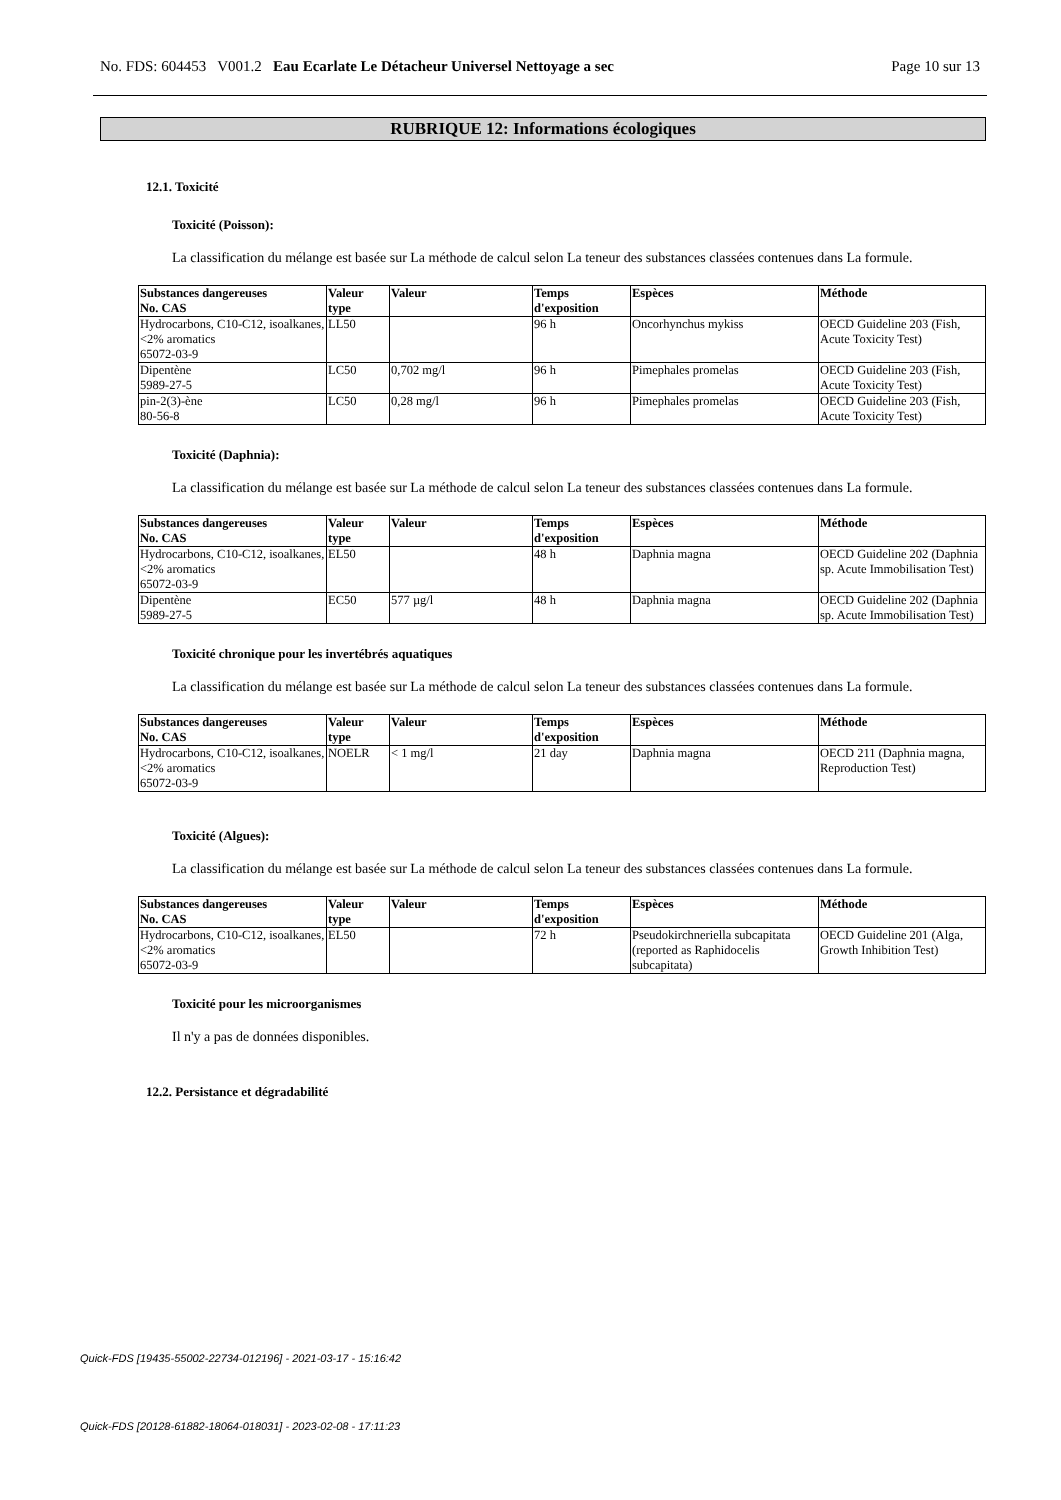No. FDS: 604453 V001.2 Eau Ecarlate Le Détacheur Universel Nettoyage a sec Page 10 sur 13
RUBRIQUE 12: Informations écologiques
12.1. Toxicité
Toxicité (Poisson):
La classification du mélange est basée sur La méthode de calcul selon La teneur des substances classées contenues dans La formule.
| Substances dangereuses No. CAS | Valeur type | Valeur | Temps d'exposition | Espèces | Méthode |
| --- | --- | --- | --- | --- | --- |
| Hydrocarbons, C10-C12, isoalkanes, <2% aromatics 65072-03-9 | LL50 | | 96 h | Oncorhynchus mykiss | OECD Guideline 203 (Fish, Acute Toxicity Test) |
| Dipentène 5989-27-5 | LC50 | 0,702 mg/l | 96 h | Pimephales promelas | OECD Guideline 203 (Fish, Acute Toxicity Test) |
| pin-2(3)-ène 80-56-8 | LC50 | 0,28 mg/l | 96 h | Pimephales promelas | OECD Guideline 203 (Fish, Acute Toxicity Test) |
Toxicité (Daphnia):
La classification du mélange est basée sur La méthode de calcul selon La teneur des substances classées contenues dans La formule.
| Substances dangereuses No. CAS | Valeur type | Valeur | Temps d'exposition | Espèces | Méthode |
| --- | --- | --- | --- | --- | --- |
| Hydrocarbons, C10-C12, isoalkanes, <2% aromatics 65072-03-9 | EL50 | | 48 h | Daphnia magna | OECD Guideline 202 (Daphnia sp. Acute Immobilisation Test) |
| Dipentène 5989-27-5 | EC50 | 577 µg/l | 48 h | Daphnia magna | OECD Guideline 202 (Daphnia sp. Acute Immobilisation Test) |
Toxicité chronique pour les invertébrés aquatiques
La classification du mélange est basée sur La méthode de calcul selon La teneur des substances classées contenues dans La formule.
| Substances dangereuses No. CAS | Valeur type | Valeur | Temps d'exposition | Espèces | Méthode |
| --- | --- | --- | --- | --- | --- |
| Hydrocarbons, C10-C12, isoalkanes, <2% aromatics 65072-03-9 | NOELR | < 1 mg/l | 21 day | Daphnia magna | OECD 211 (Daphnia magna, Reproduction Test) |
Toxicité (Algues):
La classification du mélange est basée sur La méthode de calcul selon La teneur des substances classées contenues dans La formule.
| Substances dangereuses No. CAS | Valeur type | Valeur | Temps d'exposition | Espèces | Méthode |
| --- | --- | --- | --- | --- | --- |
| Hydrocarbons, C10-C12, isoalkanes, <2% aromatics 65072-03-9 | EL50 | | 72 h | Pseudokirchneriella subcapitata (reported as Raphidocelis subcapitata) | OECD Guideline 201 (Alga, Growth Inhibition Test) |
Toxicité pour les microorganismes
Il n'y a pas de données disponibles.
12.2. Persistance et dégradabilité
Quick-FDS [19435-55002-22734-012196] - 2021-03-17 - 15:16:42
Quick-FDS [20128-61882-18064-018031] - 2023-02-08 - 17:11:23